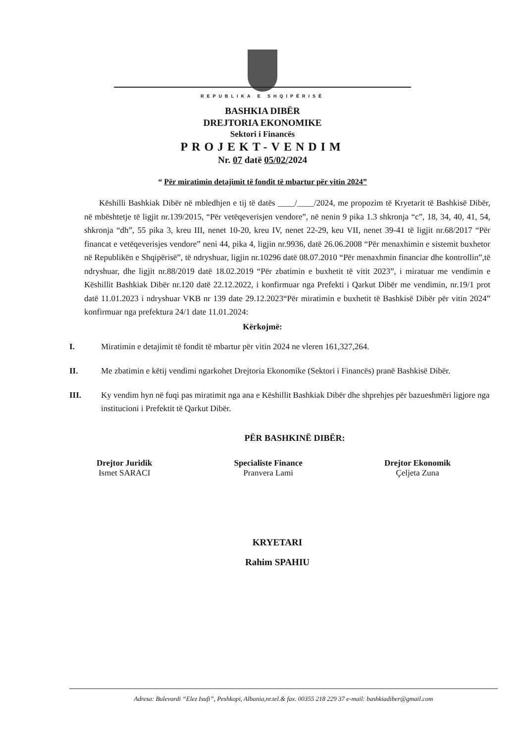REPUBLIKA E SHQIPËRISË
BASHKIA DIBËR
DREJTORIA EKONOMIKE
Sektori i Financës
PROJEKT-VENDIM
Nr. 07 datë 05/02/2024
“ Për miratimin detajimit të fondit të mbartur për vitin 2024”
Këshilli Bashkiak Dibër në mbledhjen e tij të datës ____/____/2024, me propozim të Kryetarit të Bashkisë Dibër, në mbështetje të ligjit nr.139/2015, “Për vetëqeverisjen vendore”, në nenin 9 pika 1.3 shkronja “c”, 18, 34, 40, 41, 54, shkronja “dh”, 55 pika 3, kreu III, nenet 10-20, kreu IV, nenet 22-29, keu VII, nenet 39-41 të ligjit nr.68/2017 “Për financat e vetëqeverisjes vendore” neni 44, pika 4, ligjin nr.9936, datë 26.06.2008 “Për menaxhimin e sistemit buxhetor në Republikën e Shqipërisë”, të ndryshuar, ligjin nr.10296 datë 08.07.2010 “Për menaxhmin financiar dhe kontrollin”,të ndryshuar, dhe ligjit nr.88/2019 datë 18.02.2019 “Për zbatimin e buxhetit të vitit 2023”, i miratuar me vendimin e Këshillit Bashkiak Dibër nr.120 datë 22.12.2022, i konfirmuar nga Prefekti i Qarkut Dibër me vendimin, nr.19/1 prot datë 11.01.2023 i ndryshuar VKB nr 139 date 29.12.2023“Për miratimin e buxhetit të Bashkisë Dibër për vitin 2024” konfirmuar nga prefektura 24/1 date 11.01.2024:
Kërkojmë:
I. Miratimin e detajimit të fondit të mbartur për vitin 2024 ne vleren 161,327,264.
II. Me zbatimin e këtij vendimi ngarkohet Drejtoria Ekonomike (Sektori i Financës) pranë Bashkisë Dibër.
III. Ky vendim hyn në fuqi pas miratimit nga ana e Këshillit Bashkiak Dibër dhe shprehjes për bazueshmëri ligjore nga institucioni i Prefektit të Qarkut Dibër.
PËR BASHKINË DIBËR:
Drejtor Juridik
Ismet SARACI
Specialiste Finance
Pranvera Lami
Drejtor Ekonomik
Çeljeta Zuna
KRYETARI
Rahim SPAHIU
Adresa: Bulevardi “Elez Isufi”, Peshkopi, Albania,nr.tel.& fax. 00355 218 229 37 e-mail: bashkiadiber@gmail.com